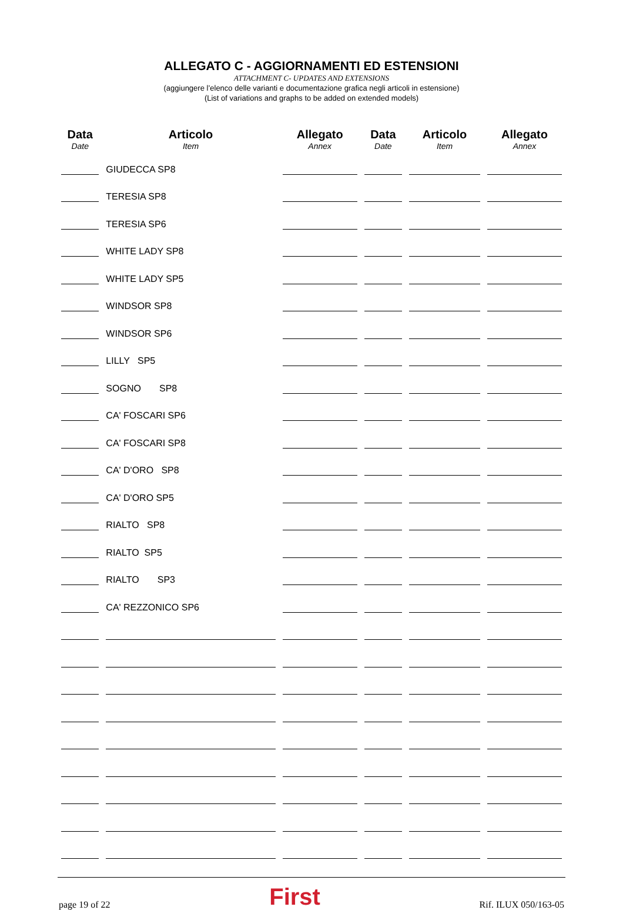ALLEGATO C - AGGIORNAMENTI ED ESTENSIONI
ATTACHMENT C- UPDATES AND EXTENSIONS
(aggiungere l’elenco delle varianti e documentazione grafica negli articoli in estensione)
(List of variations and graphs to be added on extended models)
| Data Date | Articolo Item | Allegato Annex | Data Date | Articolo Item | Allegato Annex |
| --- | --- | --- | --- | --- | --- |
| | GIUDECCA SP8 | | | | |
| | TERESIA SP8 | | | | |
| | TERESIA SP6 | | | | |
| | WHITE LADY SP8 | | | | |
| | WHITE LADY SP5 | | | | |
| | WINDSOR SP8 | | | | |
| | WINDSOR SP6 | | | | |
| | LILLY SP5 | | | | |
| | SOGNO SP8 | | | | |
| | CA' FOSCARI SP6 | | | | |
| | CA' FOSCARI SP8 | | | | |
| | CA' D'ORO SP8 | | | | |
| | CA' D'ORO SP5 | | | | |
| | RIALTO SP8 | | | | |
| | RIALTO SP5 | | | | |
| | RIALTO SP3 | | | | |
| | CA' REZZONICO SP6 | | | | |
page 19 of 22 First Rif. ILUX 050/163-05